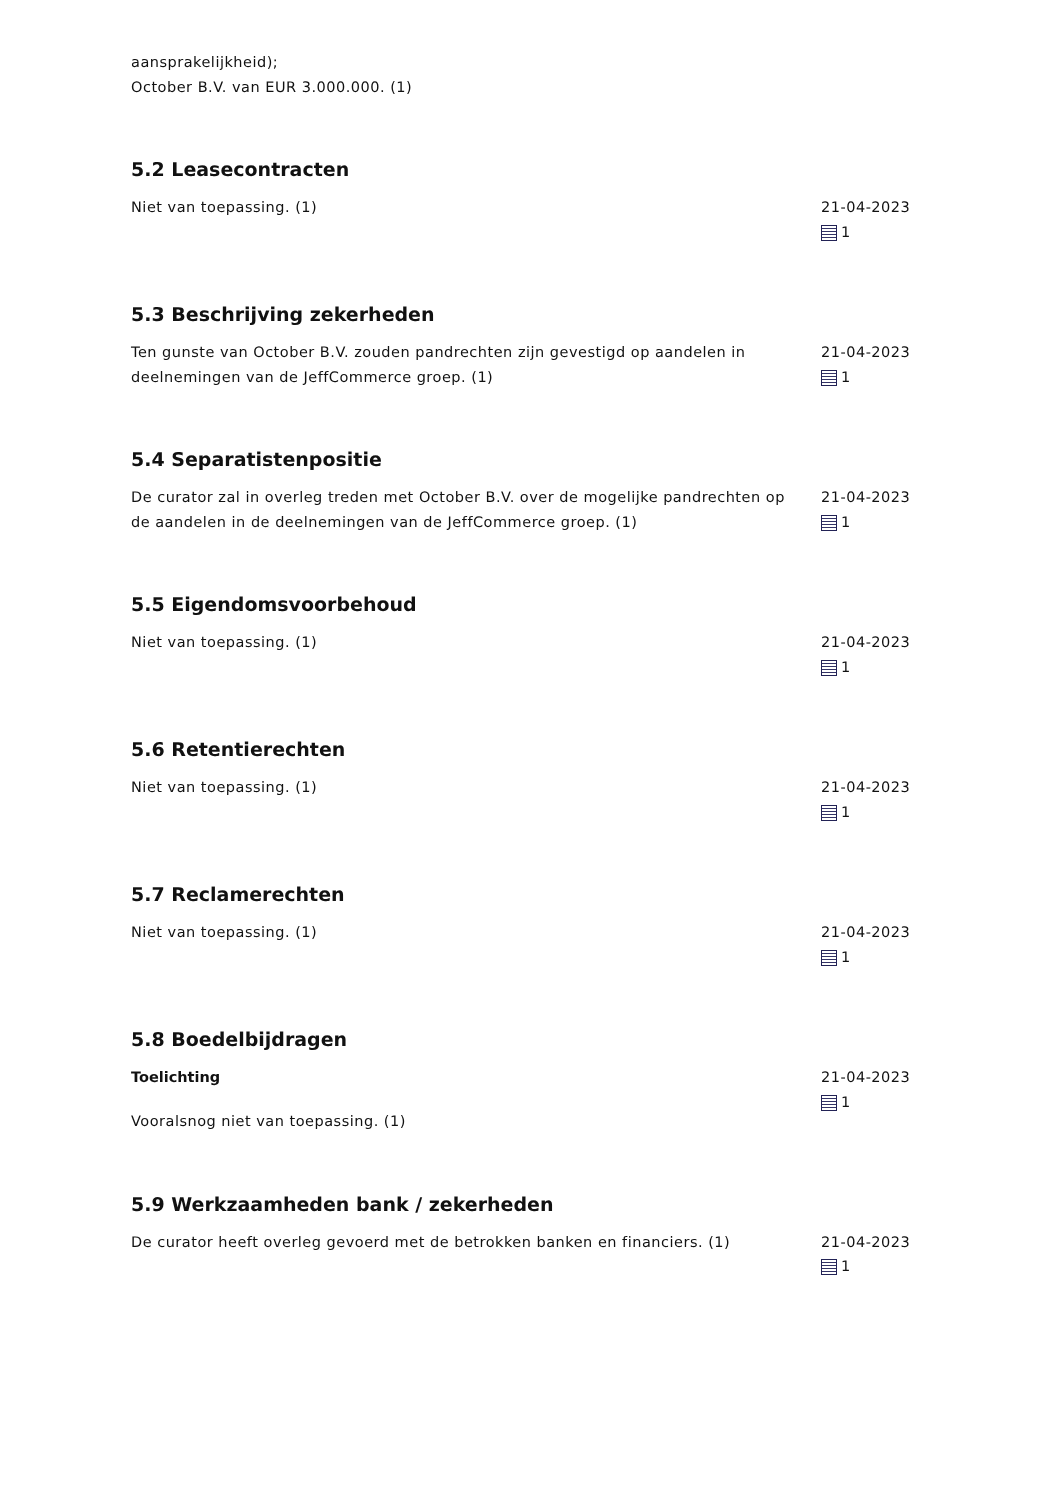aansprakelijkheid);
October B.V. van EUR 3.000.000. (1)
5.2 Leasecontracten
Niet van toepassing. (1) 21-04-2023
1
5.3 Beschrijving zekerheden
Ten gunste van October B.V. zouden pandrechten zijn gevestigd op aandelen in deelnemingen van de JeffCommerce groep. (1)
21-04-2023
1
5.4 Separatistenpositie
De curator zal in overleg treden met October B.V. over de mogelijke pandrechten op de aandelen in de deelnemingen van de JeffCommerce groep. (1)
21-04-2023
1
5.5 Eigendomsvoorbehoud
Niet van toepassing. (1) 21-04-2023
1
5.6 Retentierechten
Niet van toepassing. (1) 21-04-2023
1
5.7 Reclamerechten
Niet van toepassing. (1) 21-04-2023
1
5.8 Boedelbijdragen
Toelichting
Vooralsnog niet van toepassing. (1)
21-04-2023
1
5.9 Werkzaamheden bank / zekerheden
De curator heeft overleg gevoerd met de betrokken banken en financiers. (1)
21-04-2023
1